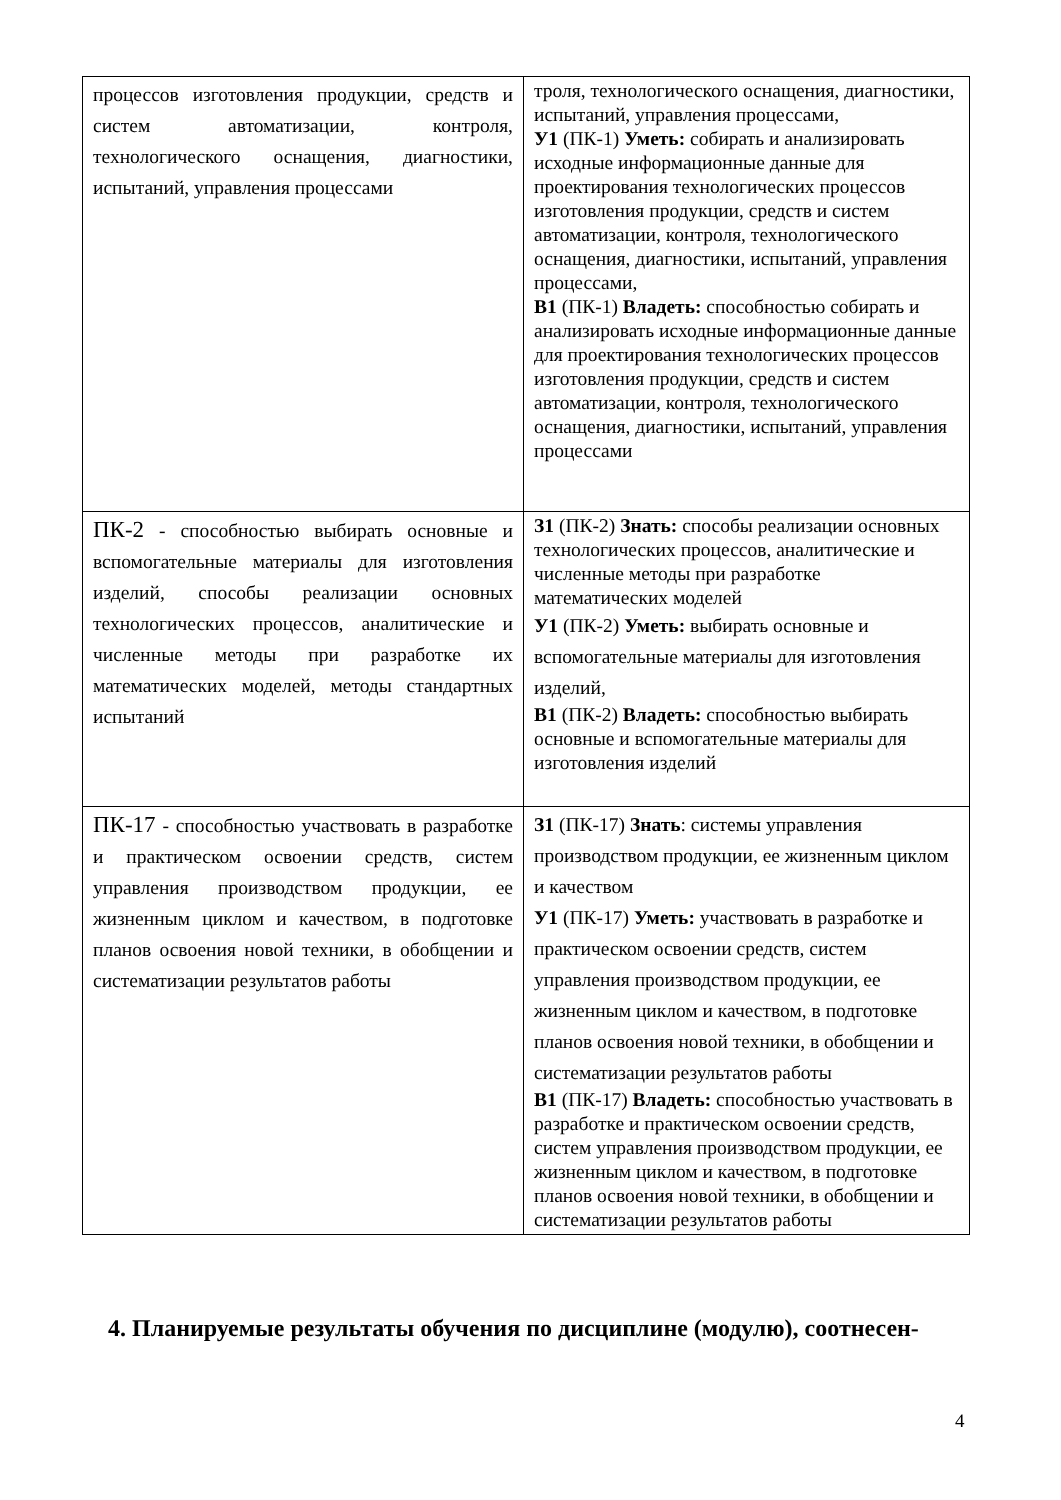| процессов изготовления продукции, средств и систем автоматизации, контроля, технологического оснащения, диагностики, испытаний, управления процессами | троля, технологического оснащения, диагностики, испытаний, управления процессами, У1 (ПК-1) Уметь: собирать и анализировать исходные информационные данные для проектирования технологических процессов изготовления продукции, средств и систем автоматизации, контроля, технологического оснащения, диагностики, испытаний, управления процессами, В1 (ПК-1) Владеть: способностью собирать и анализировать исходные информационные данные для проектирования технологических процессов изготовления продукции, средств и систем автоматизации, контроля, технологического оснащения, диагностики, испытаний, управления процессами |
| ПК-2 - способностью выбирать основные и вспомогательные материалы для изготовления изделий, способы реализации основных технологических процессов, аналитические и численные методы при разработке их математических моделей, методы стандартных испытаний | З1 (ПК-2) Знать: способы реализации основных технологических процессов, аналитические и численные методы при разработке математических моделей У1 (ПК-2) Уметь: выбирать основные и вспомогательные материалы для изготовления изделий, В1 (ПК-2) Владеть: способностью выбирать основные и вспомогательные материалы для изготовления изделий |
| ПК-17 - способностью участвовать в разработке и практическом освоении средств, систем управления производством продукции, ее жизненным циклом и качеством, в подготовке планов освоения новой техники, в обобщении и систематизации результатов работы | З1 (ПК-17) Знать : системы управления производством продукции, ее жизненным циклом и качеством У1 (ПК-17) Уметь: участвовать в разработке и практическом освоении средств, систем управления производством продукции, ее жизненным циклом и качеством, в подготовке планов освоения новой техники, в обобщении и систематизации результатов работы В1 (ПК-17) Владеть: способностью участвовать в разработке и практическом освоении средств, систем управления производством продукции, ее жизненным циклом и качеством, в подготовке планов освоения новой техники, в обобщении и систематизации результатов работы |
4. Планируемые результаты обучения по дисциплине (модулю), соотнесен-
4